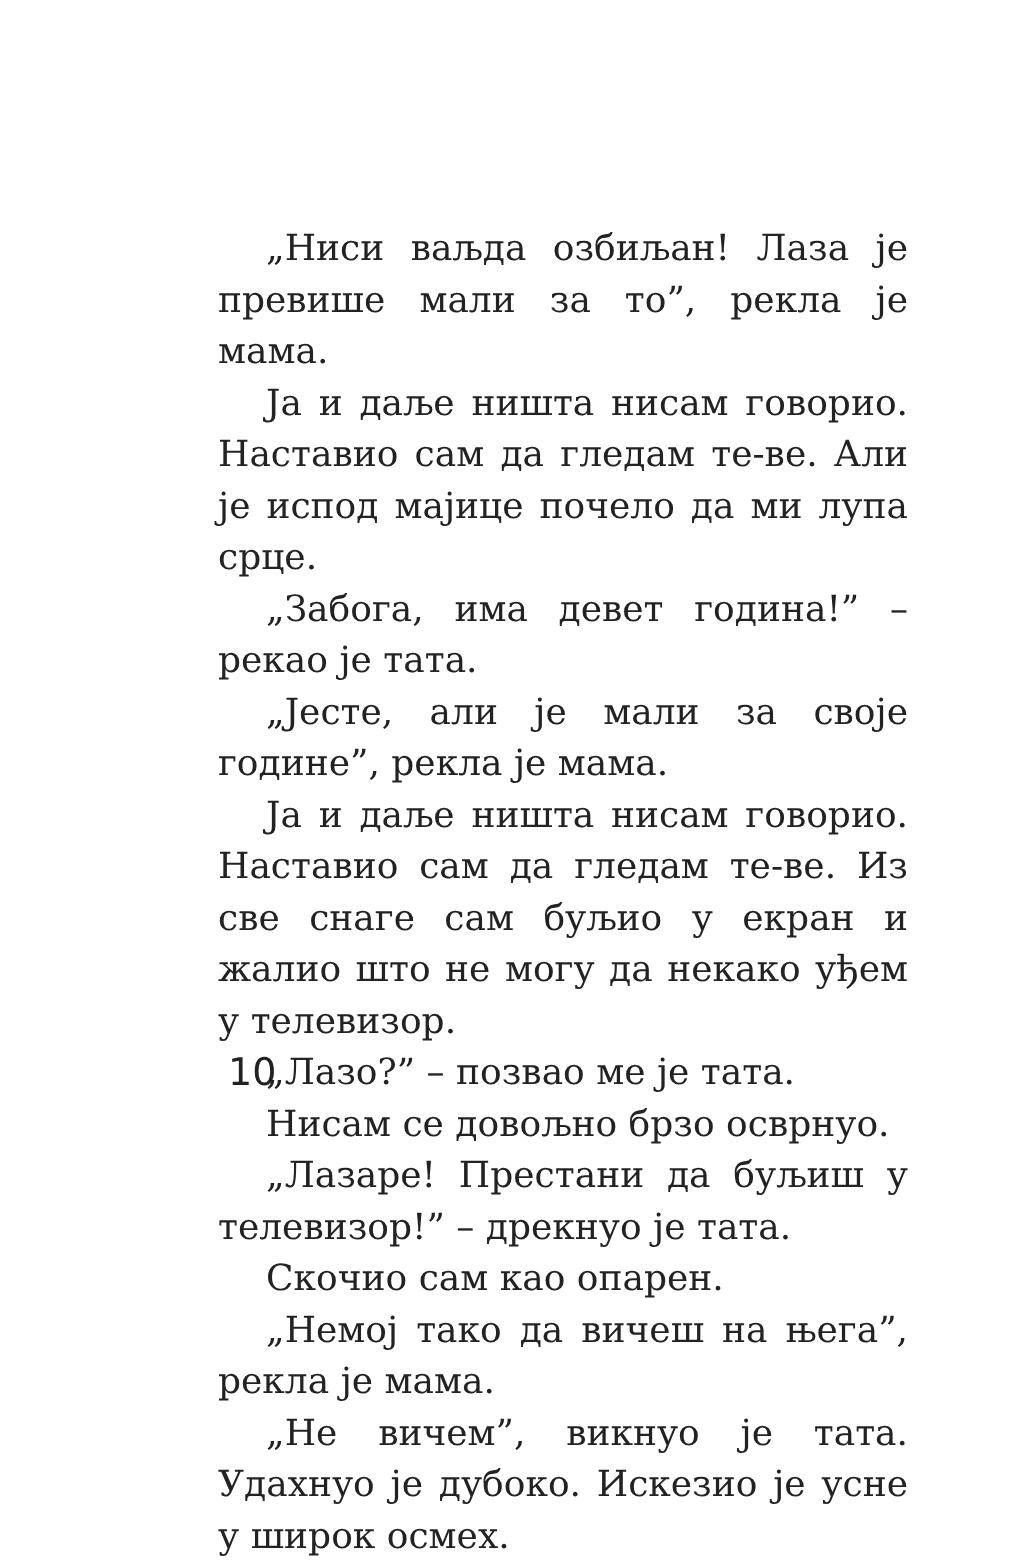„Ниси ваљда озбиљан! Лаза је превише мали за то”, рекла је мама.
Ја и даље ништа нисам говорио. Наставио сам да гледам те-ве. Али је испод мајице почело да ми лупа срце.
„Забога, има девет година!” – рекао је тата.
„Јесте, али је мали за своје године”, рекла је мама.
Ја и даље ништа нисам говорио. Наставио сам да гледам те-ве. Из све снаге сам буљио у екран и жалио што не могу да некако уђем у телевизор.
„Лазо?” – позвао ме је тата.
Нисам се довољно брзо осврнуо.
„Лазаре! Престани да буљиш у телевизор!” – дрекнуо је тата.
Скочио сам као опарен.
„Немој тако да вичеш на њега”, рекла је мама.
„Не вичем”, викнуо је тата. Удахнуо је дубоко. Искезио је усне у широк осмех.
10